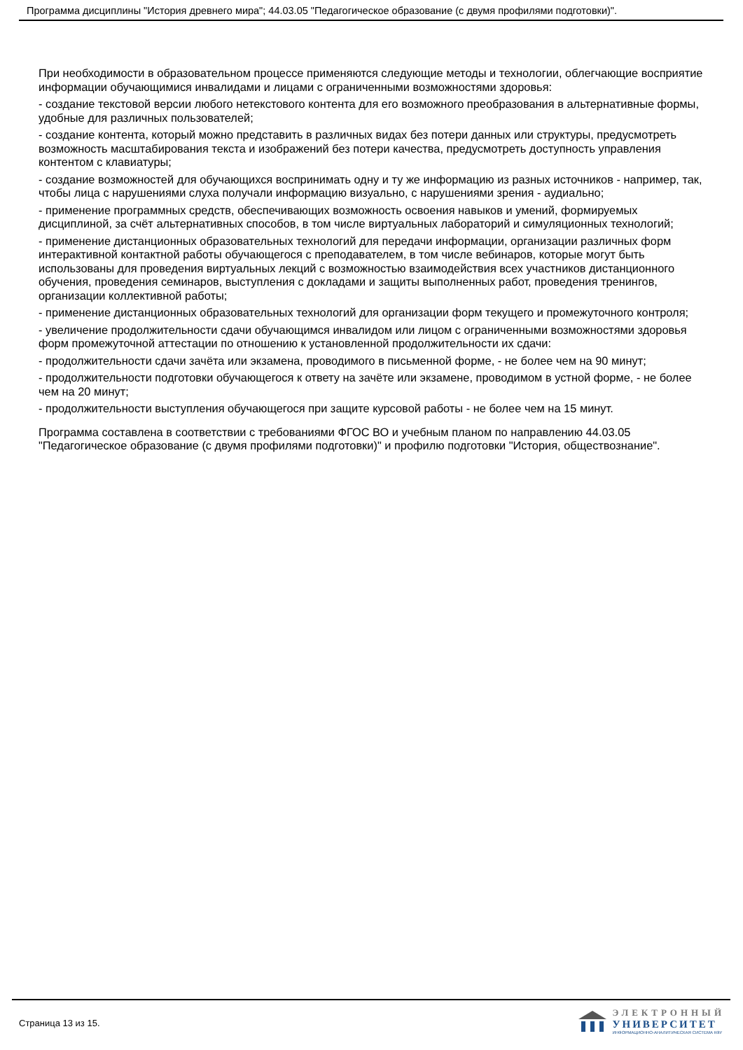Программа дисциплины "История древнего мира"; 44.03.05 "Педагогическое образование (с двумя профилями подготовки)".
При необходимости в образовательном процессе применяются следующие методы и технологии, облегчающие восприятие информации обучающимися инвалидами и лицами с ограниченными возможностями здоровья:
- создание текстовой версии любого нетекстового контента для его возможного преобразования в альтернативные формы, удобные для различных пользователей;
- создание контента, который можно представить в различных видах без потери данных или структуры, предусмотреть возможность масштабирования текста и изображений без потери качества, предусмотреть доступность управления контентом с клавиатуры;
- создание возможностей для обучающихся воспринимать одну и ту же информацию из разных источников - например, так, чтобы лица с нарушениями слуха получали информацию визуально, с нарушениями зрения - аудиально;
- применение программных средств, обеспечивающих возможность освоения навыков и умений, формируемых дисциплиной, за счёт альтернативных способов, в том числе виртуальных лабораторий и симуляционных технологий;
- применение дистанционных образовательных технологий для передачи информации, организации различных форм интерактивной контактной работы обучающегося с преподавателем, в том числе вебинаров, которые могут быть использованы для проведения виртуальных лекций с возможностью взаимодействия всех участников дистанционного обучения, проведения семинаров, выступления с докладами и защиты выполненных работ, проведения тренингов, организации коллективной работы;
- применение дистанционных образовательных технологий для организации форм текущего и промежуточного контроля;
- увеличение продолжительности сдачи обучающимся инвалидом или лицом с ограниченными возможностями здоровья форм промежуточной аттестации по отношению к установленной продолжительности их сдачи:
- продолжительности сдачи зачёта или экзамена, проводимого в письменной форме, - не более чем на 90 минут;
- продолжительности подготовки обучающегося к ответу на зачёте или экзамене, проводимом в устной форме, - не более чем на 20 минут;
- продолжительности выступления обучающегося при защите курсовой работы - не более чем на 15 минут.
Программа составлена в соответствии с требованиями ФГОС ВО и учебным планом по направлению 44.03.05 "Педагогическое образование (с двумя профилями подготовки)" и профилю подготовки "История, обществознание".
Страница 13 из 15.
ЭЛЕКТРОННЫЙ
УНИВЕРСИТЕТ
ИНФОРМАЦИОННО-АНАЛИТИЧЕСКАЯ СИСТЕМА КФУ